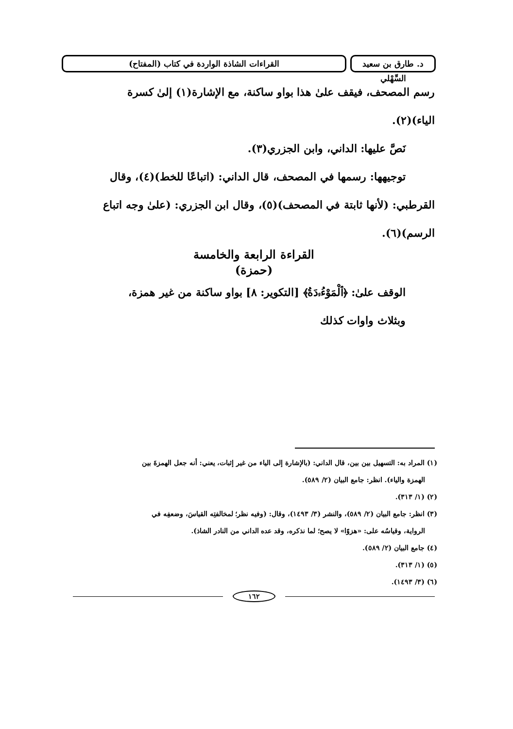د. طارق بن سعيد السِّهْلي
القراءات الشاذة الواردة في كتاب (المفتاح)
رسم المصحف، فيقف علىٰ هذا بواو ساكنة، مع الإشارة(١) إلىٰ كسرة
الياء)(٢).
نَصَّ عليها: الداني، وابن الجزري(٣).
توجيهها: رسمها في المصحف، قال الداني: (اتباعًا للخط)(٤)، وقال
القرطبي: (لأنها ثابتة في المصحف)(٥)، وقال ابن الجزري: (علىٰ وجه اتباع
الرسم)(٦).
القراءة الرابعة والخامسة
(حمزة)
الوقف علىٰ: ﴿ٱلْمَوْءُۥدَةُ﴾ [التكوير: ٨] بواو ساكنة من غير همزة،
وبثلاث واوات كذلك
(١) المراد به: التسهيل بين بين، قال الداني: (بالإشارة إلى الياء من غير إثبات، يعني: أنه جعل الهمزةَ بين
الهمزة والياء). انظر: جامع البيان (٢/ ٥٨٩).
(٢) (١/ ٣١٣).
(٣) انظر: جامع البيان (٢/ ٥٨٩)، والنشر (٣/ ١٤٩٣)، وقال: (وفيه نظر؛ لمخالفتِه القياسَ، وضعفِه في
الرواية، وقياسُه على: «هزوًا» لا يصح؛ لما نذكره، وقد عده الداني من النادر الشاذ).
(٤) جامع البيان (٢/ ٥٨٩).
(٥) (١/ ٣١٣).
(٦) (٣/ ١٤٩٣).
١٦٢